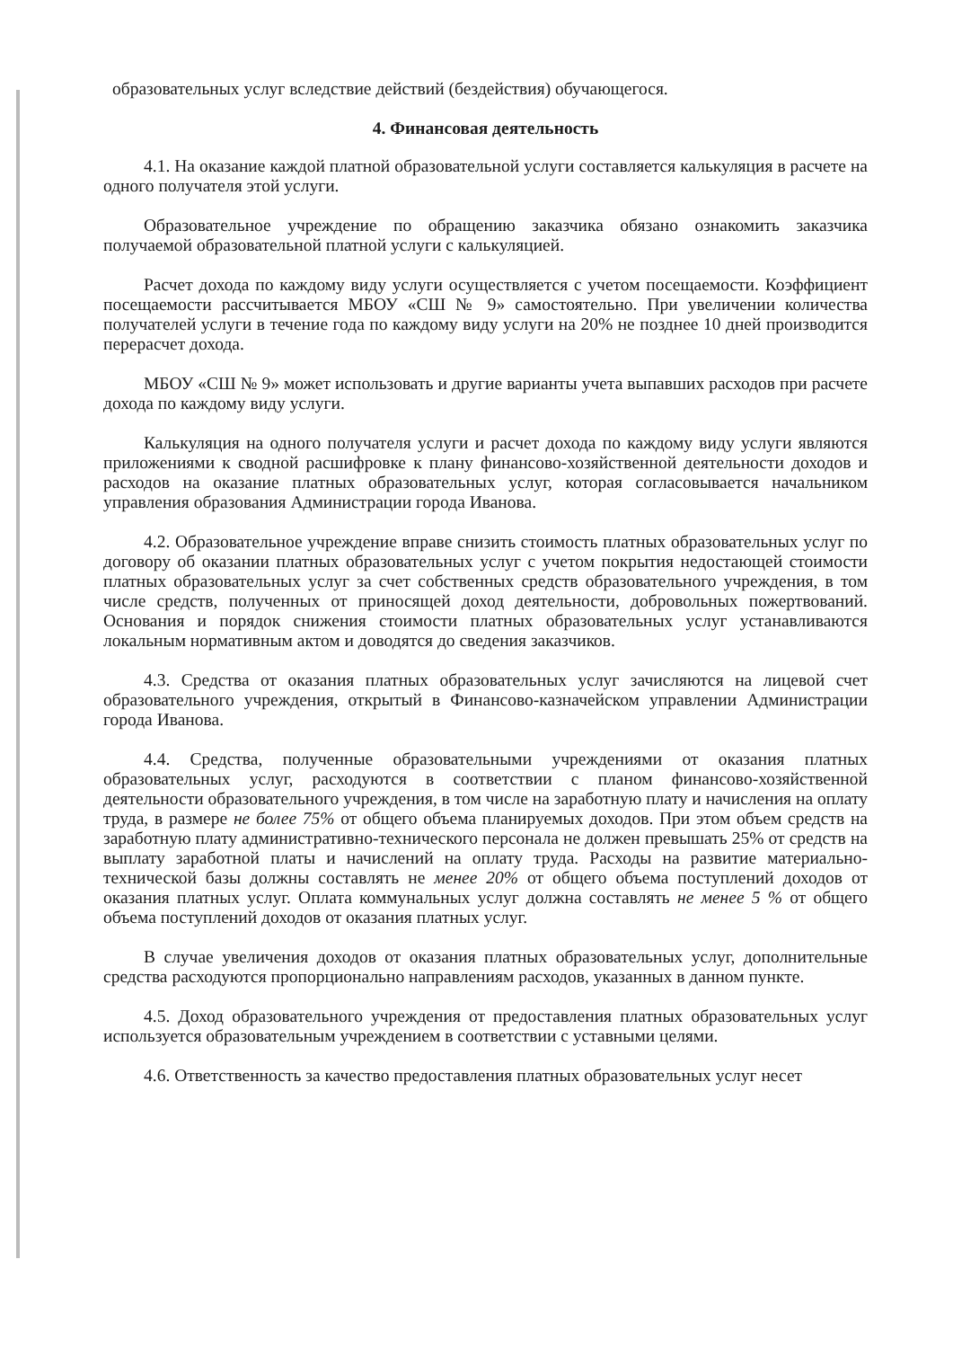образовательных услуг вследствие действий (бездействия) обучающегося.
4. Финансовая деятельность
4.1. На оказание каждой платной образовательной услуги составляется калькуляция в расчете на одного получателя этой услуги.
Образовательное учреждение по обращению заказчика обязано ознакомить заказчика получаемой образовательной платной услуги с калькуляцией.
Расчет дохода по каждому виду услуги осуществляется с учетом посещаемости. Коэффициент посещаемости рассчитывается МБОУ «СШ № 9» самостоятельно. При увеличении количества получателей услуги в течение года по каждому виду услуги на 20% не позднее 10 дней производится перерасчет дохода.
МБОУ «СШ № 9» может использовать и другие варианты учета выпавших расходов при расчете дохода по каждому виду услуги.
Калькуляция на одного получателя услуги и расчет дохода по каждому виду услуги являются приложениями к сводной расшифровке к плану финансово-хозяйственной деятельности доходов и расходов на оказание платных образовательных услуг, которая согласовывается начальником управления образования Администрации города Иванова.
4.2. Образовательное учреждение вправе снизить стоимость платных образовательных услуг по договору об оказании платных образовательных услуг с учетом покрытия недостающей стоимости платных образовательных услуг за счет собственных средств образовательного учреждения, в том числе средств, полученных от приносящей доход деятельности, добровольных пожертвований. Основания и порядок снижения стоимости платных образовательных услуг устанавливаются локальным нормативным актом и доводятся до сведения заказчиков.
4.3. Средства от оказания платных образовательных услуг зачисляются на лицевой счет образовательного учреждения, открытый в Финансово-казначейском управлении Администрации города Иванова.
4.4. Средства, полученные образовательными учреждениями от оказания платных образовательных услуг, расходуются в соответствии с планом финансово-хозяйственной деятельности образовательного учреждения, в том числе на заработную плату и начисления на оплату труда, в размере не более 75% от общего объема планируемых доходов. При этом объем средств на заработную плату административно-технического персонала не должен превышать 25% от средств на выплату заработной платы и начислений на оплату труда. Расходы на развитие материально-технической базы должны составлять не менее 20% от общего объема поступлений доходов от оказания платных услуг. Оплата коммунальных услуг должна составлять не менее 5 % от общего объема поступлений доходов от оказания платных услуг.
В случае увеличения доходов от оказания платных образовательных услуг, дополнительные средства расходуются пропорционально направлениям расходов, указанных в данном пункте.
4.5. Доход образовательного учреждения от предоставления платных образовательных услуг используется образовательным учреждением в соответствии с уставными целями.
4.6. Ответственность за качество предоставления платных образовательных услуг несет